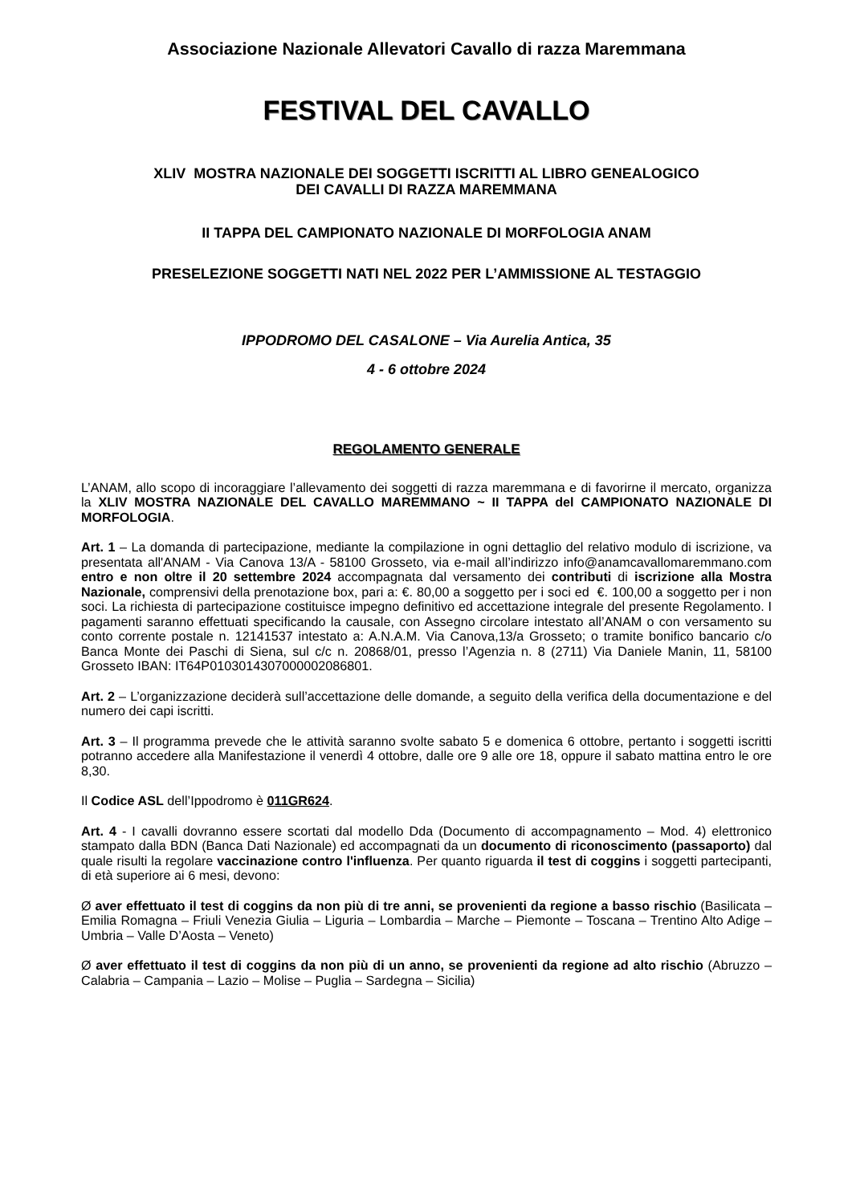Associazione Nazionale Allevatori Cavallo di razza Maremmana
FESTIVAL DEL CAVALLO
XLIV MOSTRA NAZIONALE DEI SOGGETTI ISCRITTI AL LIBRO GENEALOGICO
DEI CAVALLI DI RAZZA MAREMMANA
II TAPPA DEL CAMPIONATO NAZIONALE DI MORFOLOGIA ANAM
PRESELEZIONE SOGGETTI NATI NEL 2022 PER L’AMMISSIONE AL TESTAGGIO
IPPODROMO DEL CASALONE – Via Aurelia Antica, 35
4 - 6 ottobre 2024
REGOLAMENTO GENERALE
L’ANAM, allo scopo di incoraggiare l’allevamento dei soggetti di razza maremmana e di favorirne il mercato, organizza la XLIV MOSTRA NAZIONALE DEL CAVALLO MAREMMANO ~ II TAPPA del CAMPIONATO NAZIONALE DI MORFOLOGIA.
Art. 1 – La domanda di partecipazione, mediante la compilazione in ogni dettaglio del relativo modulo di iscrizione, va presentata all'ANAM - Via Canova 13/A - 58100 Grosseto, via e-mail all’indirizzo info@anamcavallomaremmano.com entro e non oltre il 20 settembre 2024 accompagnata dal versamento dei contributi di iscrizione alla Mostra Nazionale, comprensivi della prenotazione box, pari a: €. 80,00 a soggetto per i soci ed €. 100,00 a soggetto per i non soci. La richiesta di partecipazione costituisce impegno definitivo ed accettazione integrale del presente Regolamento. I pagamenti saranno effettuati specificando la causale, con Assegno circolare intestato all’ANAM o con versamento su conto corrente postale n. 12141537 intestato a: A.N.A.M. Via Canova,13/a Grosseto; o tramite bonifico bancario c/o Banca Monte dei Paschi di Siena, sul c/c n. 20868/01, presso l’Agenzia n. 8 (2711) Via Daniele Manin, 11, 58100 Grosseto IBAN: IT64P0103014307000002086801.
Art. 2 – L’organizzazione deciderà sull’accettazione delle domande, a seguito della verifica della documentazione e del numero dei capi iscritti.
Art. 3 – Il programma prevede che le attività saranno svolte sabato 5 e domenica 6 ottobre, pertanto i soggetti iscritti potranno accedere alla Manifestazione il venerdì 4 ottobre, dalle ore 9 alle ore 18, oppure il sabato mattina entro le ore 8,30.
Il Codice ASL dell’Ippodromo è 011GR624.
Art. 4 - I cavalli dovranno essere scortati dal modello Dda (Documento di accompagnamento – Mod. 4) elettronico stampato dalla BDN (Banca Dati Nazionale) ed accompagnati da un documento di riconoscimento (passaporto) dal quale risulti la regolare vaccinazione contro l'influenza. Per quanto riguarda il test di coggins i soggetti partecipanti, di età superiore ai 6 mesi, devono:
Ø aver effettuato il test di coggins da non più di tre anni, se provenienti da regione a basso rischio (Basilicata – Emilia Romagna – Friuli Venezia Giulia – Liguria – Lombardia – Marche – Piemonte – Toscana – Trentino Alto Adige – Umbria – Valle D’Aosta – Veneto)
Ø aver effettuato il test di coggins da non più di un anno, se provenienti da regione ad alto rischio (Abruzzo – Calabria – Campania – Lazio – Molise – Puglia – Sardegna – Sicilia)